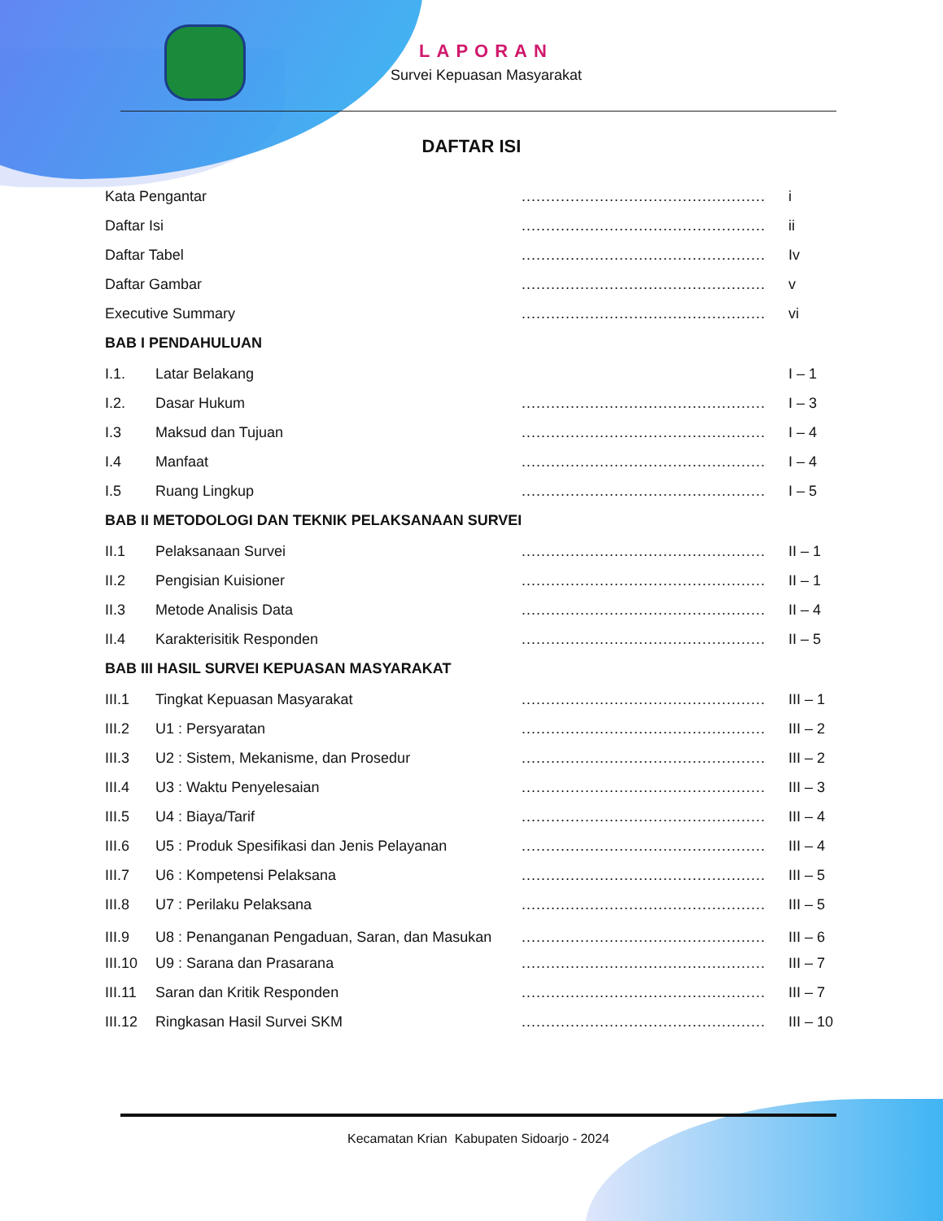LAPORAN
Survei Kepuasan Masyarakat
DAFTAR ISI
Kata Pengantar .................................................. i
Daftar Isi .................................................. ii
Daftar Tabel .................................................. Iv
Daftar Gambar .................................................. v
Executive Summary .................................................. vi
BAB I PENDAHULUAN
I.1. Latar Belakang I – 1
I.2. Dasar Hukum .................................................. I – 3
I.3 Maksud dan Tujuan .................................................. I – 4
I.4 Manfaat .................................................. I – 4
I.5 Ruang Lingkup .................................................. I – 5
BAB II METODOLOGI DAN TEKNIK PELAKSANAAN SURVEI
II.1 Pelaksanaan Survei .................................................. II – 1
II.2 Pengisian Kuisioner .................................................. II – 1
II.3 Metode Analisis Data .................................................. II – 4
II.4 Karakterisitik Responden .................................................. II – 5
BAB III HASIL SURVEI KEPUASAN MASYARAKAT
III.1 Tingkat Kepuasan Masyarakat .................................................. III – 1
III.2 U1 : Persyaratan .................................................. III – 2
III.3 U2 : Sistem, Mekanisme, dan Prosedur .................................................. III – 2
III.4 U3 : Waktu Penyelesaian .................................................. III – 3
III.5 U4 : Biaya/Tarif .................................................. III – 4
III.6 U5 : Produk Spesifikasi dan Jenis Pelayanan
.................................................. III – 4
III.7 U6 : Kompetensi Pelaksana .................................................. III – 5
III.8 U7 : Perilaku Pelaksana .................................................. III – 5
III.9 U8 : Penanganan Pengaduan, Saran, dan Masukan
.................................................. III – 6
III.10
U9 : Sarana dan Prasarana .................................................. III – 7
III.11
Saran dan Kritik Responden .................................................. III – 7
III.12
Ringkasan Hasil Survei SKM .................................................. III – 10
Kecamatan Krian Kabupaten Sidoarjo - 2024